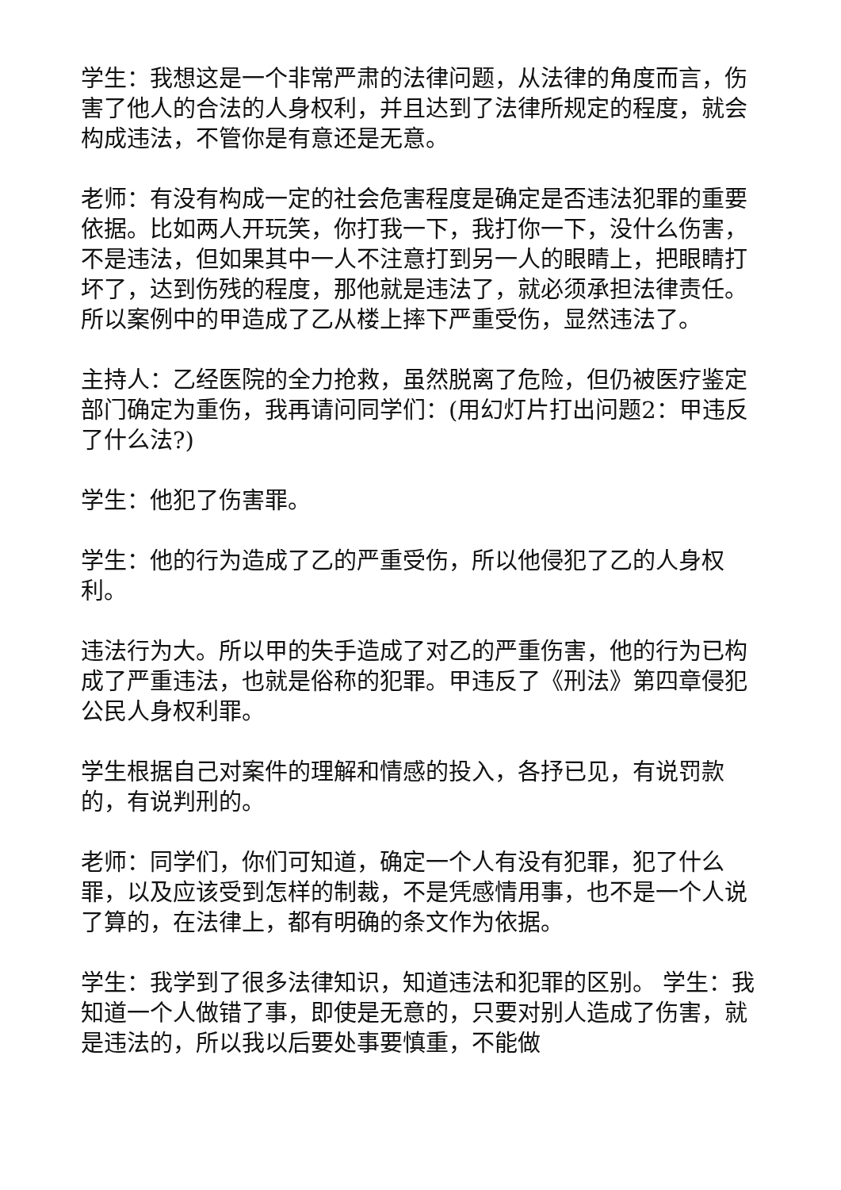学生：我想这是一个非常严肃的法律问题，从法律的角度而言，伤害了他人的合法的人身权利，并且达到了法律所规定的程度，就会构成违法，不管你是有意还是无意。
老师：有没有构成一定的社会危害程度是确定是否违法犯罪的重要依据。比如两人开玩笑，你打我一下，我打你一下，没什么伤害，不是违法，但如果其中一人不注意打到另一人的眼睛上，把眼睛打坏了，达到伤残的程度，那他就是违法了，就必须承担法律责任。所以案例中的甲造成了乙从楼上摔下严重受伤，显然违法了。
主持人：乙经医院的全力抢救，虽然脱离了危险，但仍被医疗鉴定部门确定为重伤，我再请问同学们：(用幻灯片打出问题2：甲违反了什么法?)
学生：他犯了伤害罪。
学生：他的行为造成了乙的严重受伤，所以他侵犯了乙的人身权利。
违法行为大。所以甲的失手造成了对乙的严重伤害，他的行为已构成了严重违法，也就是俗称的犯罪。甲违反了《刑法》第四章侵犯公民人身权利罪。
学生根据自己对案件的理解和情感的投入，各抒已见，有说罚款的，有说判刑的。
老师：同学们，你们可知道，确定一个人有没有犯罪，犯了什么罪，以及应该受到怎样的制裁，不是凭感情用事，也不是一个人说了算的，在法律上，都有明确的条文作为依据。
学生：我学到了很多法律知识，知道违法和犯罪的区别。 学生：我知道一个人做错了事，即使是无意的，只要对别人造成了伤害，就是违法的，所以我以后要处事要慎重，不能做